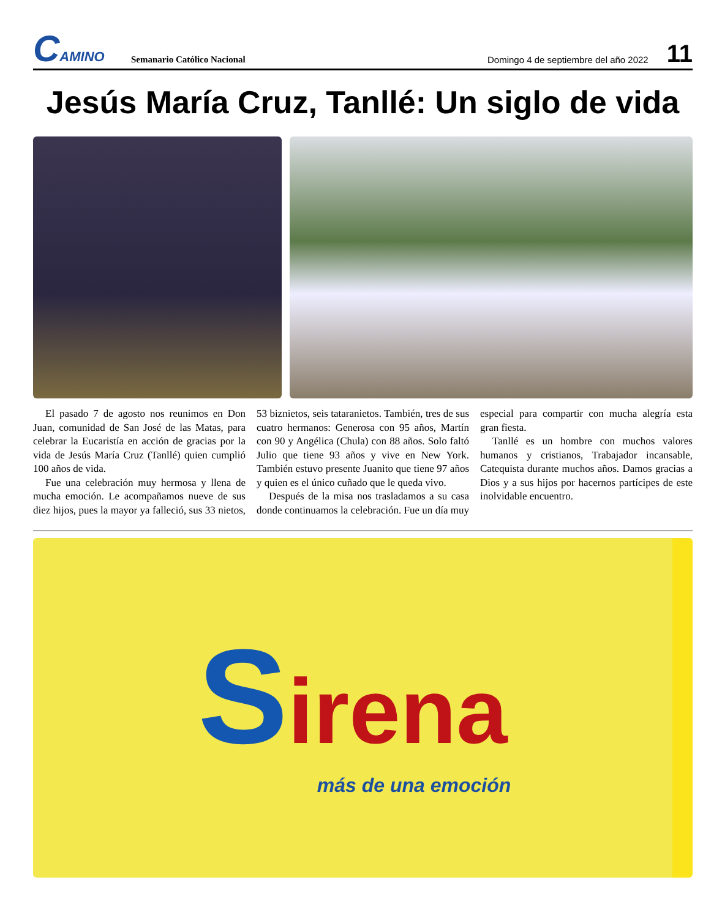CAMINO
Semanario Católico Nacional
Domingo 4 de septiembre del año 2022
11
Jesús María Cruz, Tanllé: Un siglo de vida
El pasado 7 de agosto nos reunimos en Don Juan, comunidad de San José de las Matas, para celebrar la Eucaristía en acción de gracias por la vida de Jesús María Cruz (Tanllé) quien cumplió 100 años de vida.
Fue una celebración muy hermosa y llena de mucha emoción. Le acompañamos nueve de sus diez hijos, pues la mayor ya falleció, sus 33 nietos, 53 biznietos, seis tataranietos. También, tres de sus cuatro hermanos: Generosa con 95 años, Martín con 90 y Angélica (Chula) con 88 años. Solo faltó Julio que tiene 93 años y vive en New York. También estuvo presente Juanito que tiene 97 años y quien es el único cuñado que le queda vivo.
Después de la misa nos trasladamos a su casa donde continuamos la celebración. Fue un día muy especial para compartir con mucha alegría esta gran fiesta.
Tanllé es un hombre con muchos valores humanos y cristianos, Trabajador incansable, Catequista durante muchos años. Damos gracias a Dios y a sus hijos por hacernos partícipes de este inolvidable encuentro.
Sirena
más de una emoción